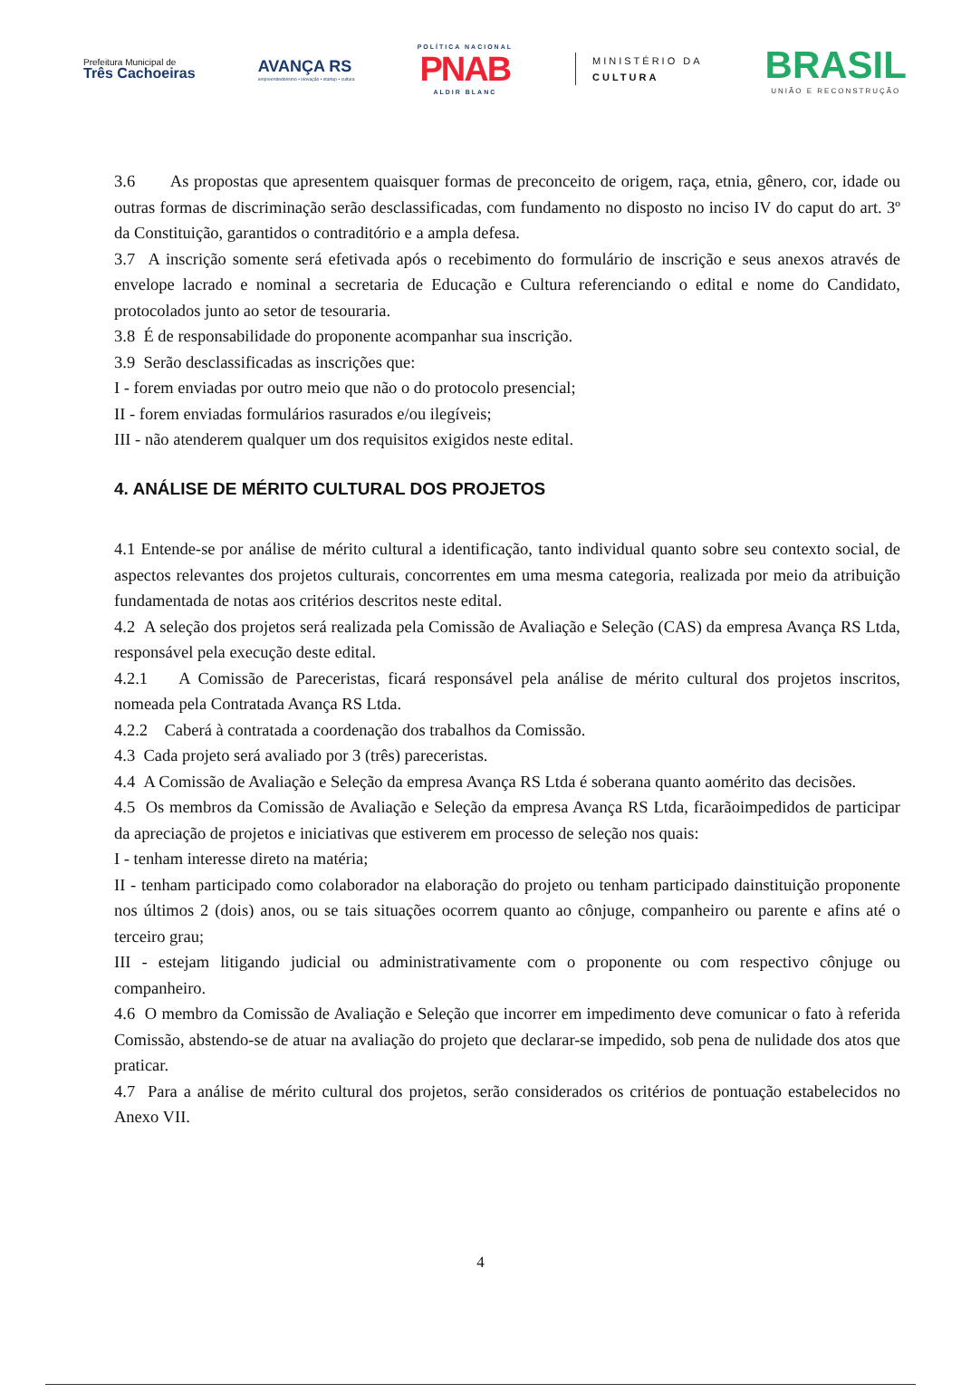Prefeitura Municipal de
Três Cachoeiras
AVANÇA RS
empreendedorismo • inovação • startup • cultura
POLÍTICA NACIONAL
PNAB
ALDIR BLANC
MINISTÉRIO DA
CULTURA
BRASIL
UNIÃO E RECONSTRUÇÃO
3.6 As propostas que apresentem quaisquer formas de preconceito de origem, raça, etnia, gênero, cor, idade ou outras formas de discriminação serão desclassificadas, com fundamento no disposto no inciso IV do caput do art. 3º da Constituição, garantidos o contraditório e a ampla defesa.
3.7 A inscrição somente será efetivada após o recebimento do formulário de inscrição e seus anexos através de envelope lacrado e nominal a secretaria de Educação e Cultura referenciando o edital e nome do Candidato, protocolados junto ao setor de tesouraria.
3.8 É de responsabilidade do proponente acompanhar sua inscrição.
3.9 Serão desclassificadas as inscrições que:
I - forem enviadas por outro meio que não o do protocolo presencial;
II - forem enviadas formulários rasurados e/ou ilegíveis;
III - não atenderem qualquer um dos requisitos exigidos neste edital.
4. ANÁLISE DE MÉRITO CULTURAL DOS PROJETOS
4.1 Entende-se por análise de mérito cultural a identificação, tanto individual quanto sobre seu contexto social, de aspectos relevantes dos projetos culturais, concorrentes em uma mesma categoria, realizada por meio da atribuição fundamentada de notas aos critérios descritos neste edital.
4.2 A seleção dos projetos será realizada pela Comissão de Avaliação e Seleção (CAS) da empresa Avança RS Ltda, responsável pela execução deste edital.
4.2.1 A Comissão de Pareceristas, ficará responsável pela análise de mérito cultural dos projetos inscritos, nomeada pela Contratada Avança RS Ltda.
4.2.2 Caberá à contratada a coordenação dos trabalhos da Comissão.
4.3 Cada projeto será avaliado por 3 (três) pareceristas.
4.4 A Comissão de Avaliação e Seleção da empresa Avança RS Ltda é soberana quanto aomérito das decisões.
4.5 Os membros da Comissão de Avaliação e Seleção da empresa Avança RS Ltda, ficarãoimpedidos de participar da apreciação de projetos e iniciativas que estiverem em processo de seleção nos quais:
I - tenham interesse direto na matéria;
II - tenham participado como colaborador na elaboração do projeto ou tenham participado dainstituição proponente nos últimos 2 (dois) anos, ou se tais situações ocorrem quanto ao cônjuge, companheiro ou parente e afins até o terceiro grau;
III - estejam litigando judicial ou administrativamente com o proponente ou com respectivo cônjuge ou companheiro.
4.6 O membro da Comissão de Avaliação e Seleção que incorrer em impedimento deve comunicar o fato à referida Comissão, abstendo-se de atuar na avaliação do projeto que declarar-se impedido, sob pena de nulidade dos atos que praticar.
4.7 Para a análise de mérito cultural dos projetos, serão considerados os critérios de pontuação estabelecidos no Anexo VII.
4